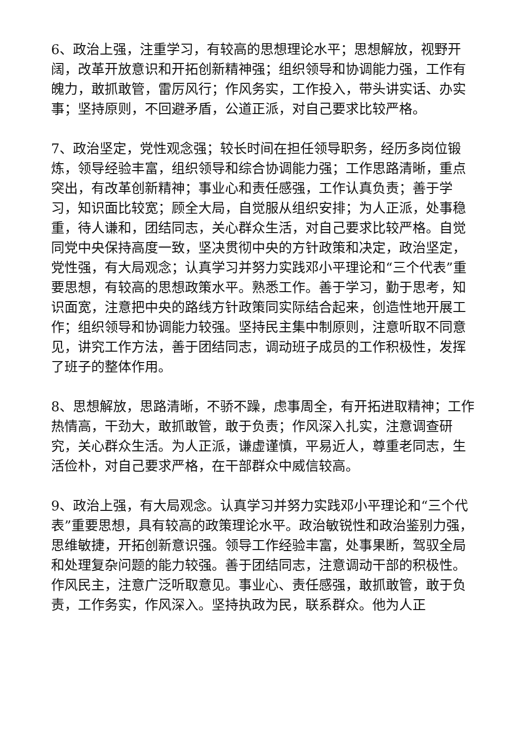6、政治上强，注重学习，有较高的思想理论水平；思想解放，视野开阔，改革开放意识和开拓创新精神强；组织领导和协调能力强，工作有魄力，敢抓敢管，雷厉风行；作风务实，工作投入，带头讲实话、办实事；坚持原则，不回避矛盾，公道正派，对自己要求比较严格。
7、政治坚定，党性观念强；较长时间在担任领导职务，经历多岗位锻炼，领导经验丰富，组织领导和综合协调能力强；工作思路清晰，重点突出，有改革创新精神；事业心和责任感强，工作认真负责；善于学习，知识面比较宽；顾全大局，自觉服从组织安排；为人正派，处事稳重，待人谦和，团结同志，关心群众生活，对自己要求比较严格。自觉同党中央保持高度一致，坚决贯彻中央的方针政策和决定，政治坚定，党性强，有大局观念；认真学习并努力实践邓小平理论和“三个代表”重要思想，有较高的思想政策水平。熟悉工作。善于学习，勤于思考，知识面宽，注意把中央的路线方针政策同实际结合起来，创造性地开展工作；组织领导和协调能力较强。坚持民主集中制原则，注意听取不同意见，讲究工作方法，善于团结同志，调动班子成员的工作积极性，发挥了班子的整体作用。
8、思想解放，思路清晰，不骄不躁，虑事周全，有开拓进取精神；工作热情高，干劲大，敢抓敢管，敢于负责；作风深入扎实，注意调查研究，关心群众生活。为人正派，谦虚谨慎，平易近人，尊重老同志，生活俭朴，对自己要求严格，在干部群众中威信较高。
9、政治上强，有大局观念。认真学习并努力实践邓小平理论和“三个代表”重要思想，具有较高的政策理论水平。政治敏锐性和政治鉴别力强，思维敏捷，开拓创新意识强。领导工作经验丰富，处事果断，驾驭全局和处理复杂问题的能力较强。善于团结同志，注意调动干部的积极性。作风民主，注意广泛听取意见。事业心、责任感强，敢抓敢管，敢于负责，工作务实，作风深入。坚持执政为民，联系群众。他为人正